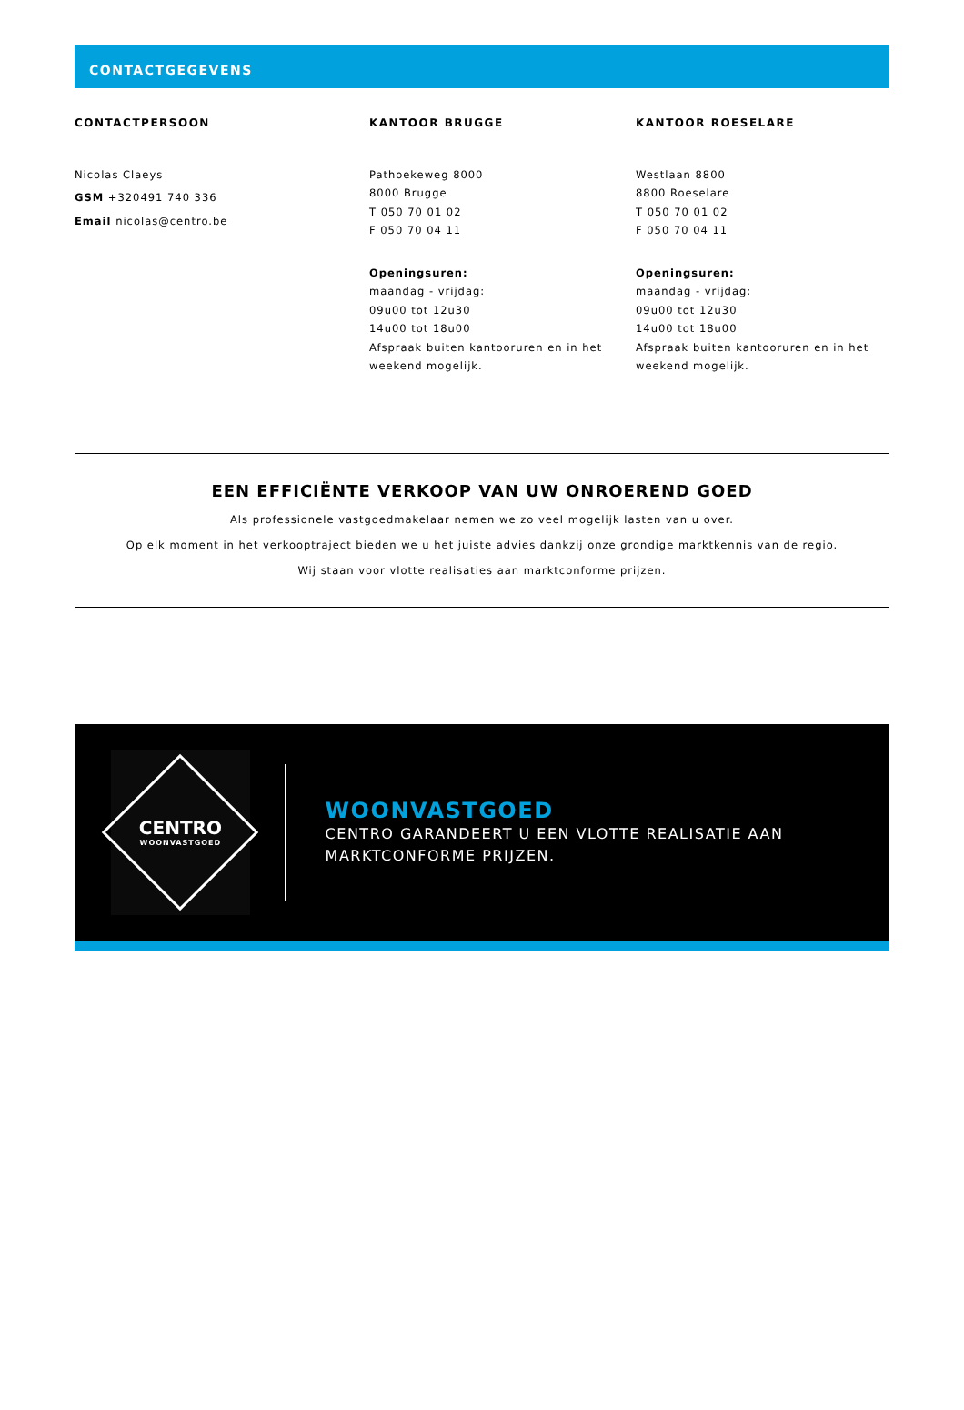CONTACTGEGEVENS
CONTACTPERSOON
Nicolas Claeys
GSM +320491 740 336
Email nicolas@centro.be
KANTOOR BRUGGE
Pathoekeweg 8000
8000 Brugge
T 050 70 01 02
F 050 70 04 11
Openingsuren:
maandag - vrijdag:
09u00 tot 12u30
14u00 tot 18u00
Afspraak buiten kantooruren en in het weekend mogelijk.
KANTOOR ROESELARE
Westlaan 8800
8800 Roeselare
T 050 70 01 02
F 050 70 04 11
Openingsuren:
maandag - vrijdag:
09u00 tot 12u30
14u00 tot 18u00
Afspraak buiten kantooruren en in het weekend mogelijk.
EEN EFFICIËNTE VERKOOP VAN UW ONROEREND GOED
Als professionele vastgoedmakelaar nemen we zo veel mogelijk lasten van u over.
Op elk moment in het verkooptraject bieden we u het juiste advies dankzij onze grondige marktkennis van de regio.
Wij staan voor vlotte realisaties aan marktconforme prijzen.
CENTRO
WOONVASTGOED
WOONVASTGOED
CENTRO GARANDEERT U EEN VLOTTE REALISATIE AAN MARKTCONFORME PRIJZEN.